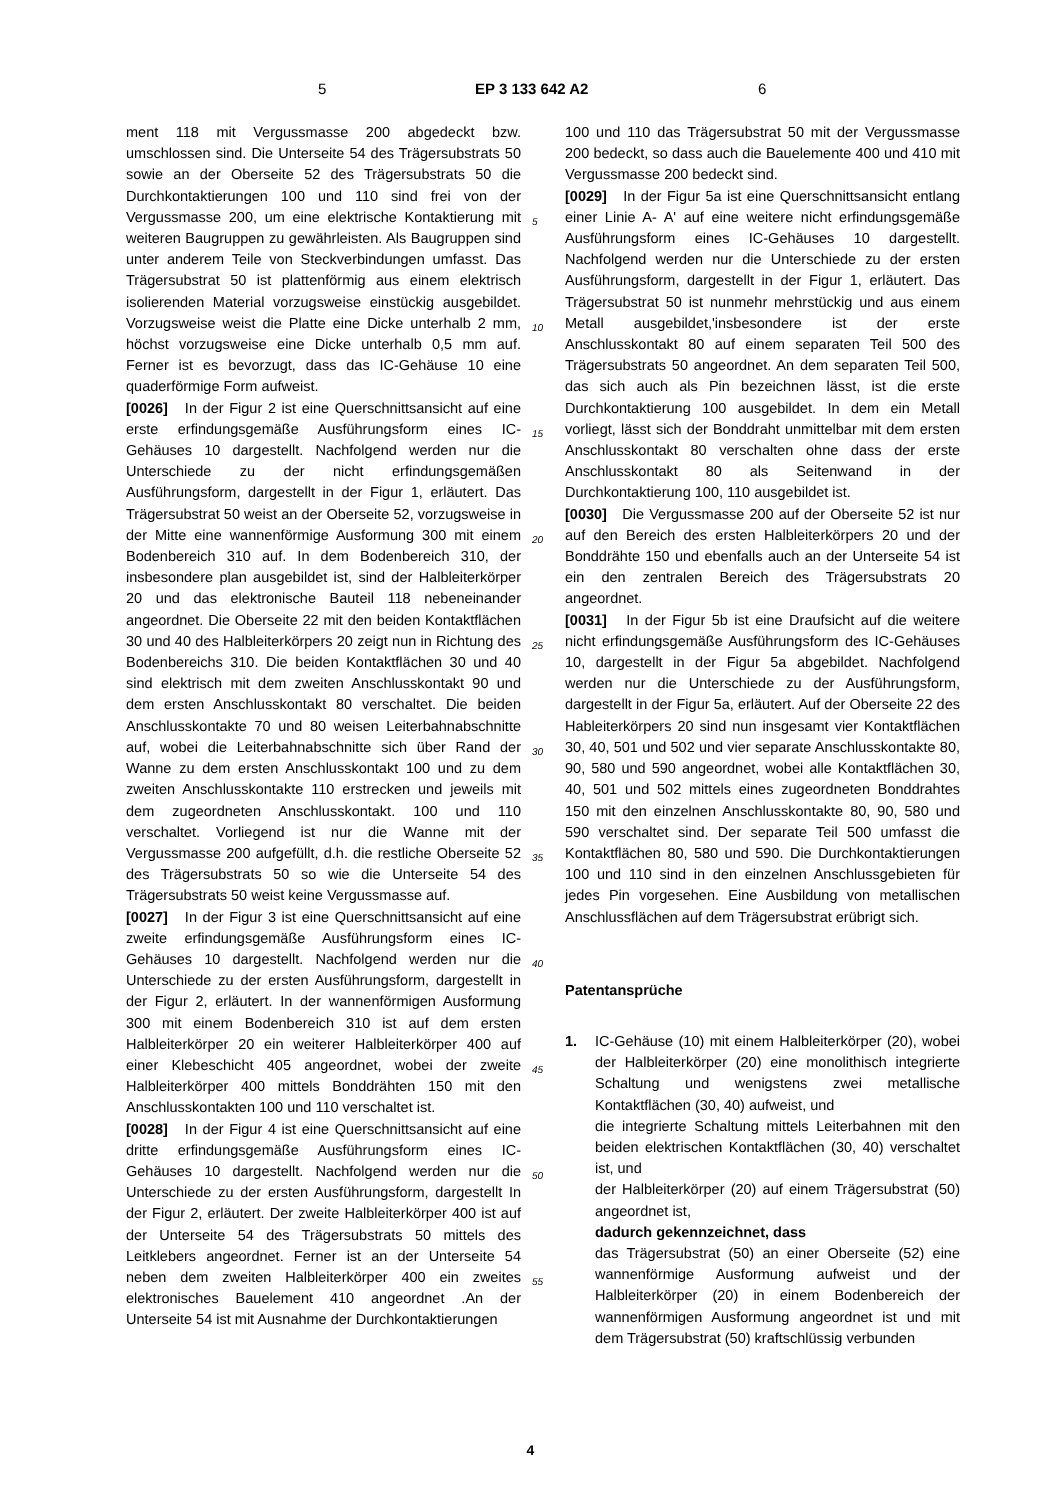5 EP 3 133 642 A2 6
ment 118 mit Vergussmasse 200 abgedeckt bzw. umschlossen sind. Die Unterseite 54 des Trägersubstrats 50 sowie an der Oberseite 52 des Trägersubstrats 50 die Durchkontaktierungen 100 und 110 sind frei von der Vergussmasse 200, um eine elektrische Kontaktierung mit weiteren Baugruppen zu gewährleisten. Als Baugruppen sind unter anderem Teile von Steckverbindungen umfasst. Das Trägersubstrat 50 ist plattenförmig aus einem elektrisch isolierenden Material vorzugsweise einstückig ausgebildet. Vorzugsweise weist die Platte eine Dicke unterhalb 2 mm, höchst vorzugsweise eine Dicke unterhalb 0,5 mm auf. Ferner ist es bevorzugt, dass das IC-Gehäuse 10 eine quaderförmige Form aufweist.
[0026] In der Figur 2 ist eine Querschnittsansicht auf eine erste erfindungsgemäße Ausführungsform eines IC-Gehäuses 10 dargestellt. Nachfolgend werden nur die Unterschiede zu der nicht erfindungsgemäßen Ausführungsform, dargestellt in der Figur 1, erläutert. Das Trägersubstrat 50 weist an der Oberseite 52, vorzugsweise in der Mitte eine wannenförmige Ausformung 300 mit einem Bodenbereich 310 auf. In dem Bodenbereich 310, der insbesondere plan ausgebildet ist, sind der Halbleiterkörper 20 und das elektronische Bauteil 118 nebeneinander angeordnet. Die Oberseite 22 mit den beiden Kontaktflächen 30 und 40 des Halbleiterkörpers 20 zeigt nun in Richtung des Bodenbereichs 310. Die beiden Kontaktflächen 30 und 40 sind elektrisch mit dem zweiten Anschlusskontakt 90 und dem ersten Anschlusskontakt 80 verschaltet. Die beiden Anschlusskontakte 70 und 80 weisen Leiterbahnabschnitte auf, wobei die Leiterbahnabschnitte sich über Rand der Wanne zu dem ersten Anschlusskontakt 100 und zu dem zweiten Anschlusskontakte 110 erstrecken und jeweils mit dem zugeordneten Anschlusskontakt. 100 und 110 verschaltet. Vorliegend ist nur die Wanne mit der Vergussmasse 200 aufgefüllt, d.h. die restliche Oberseite 52 des Trägersubstrats 50 so wie die Unterseite 54 des Trägersubstrats 50 weist keine Vergussmasse auf.
[0027] In der Figur 3 ist eine Querschnittsansicht auf eine zweite erfindungsgemäße Ausführungsform eines IC-Gehäuses 10 dargestellt. Nachfolgend werden nur die Unterschiede zu der ersten Ausführungsform, dargestellt in der Figur 2, erläutert. In der wannenförmigen Ausformung 300 mit einem Bodenbereich 310 ist auf dem ersten Halbleiterkörper 20 ein weiterer Halbleiterkörper 400 auf einer Klebeschicht 405 angeordnet, wobei der zweite Halbleiterkörper 400 mittels Bonddrähten 150 mit den Anschlusskontakten 100 und 110 verschaltet ist.
[0028] In der Figur 4 ist eine Querschnittsansicht auf eine dritte erfindungsgemäße Ausführungsform eines IC-Gehäuses 10 dargestellt. Nachfolgend werden nur die Unterschiede zu der ersten Ausführungsform, dargestellt In der Figur 2, erläutert. Der zweite Halbleiterkörper 400 ist auf der Unterseite 54 des Trägersubstrats 50 mittels des Leitklebers angeordnet. Ferner ist an der Unterseite 54 neben dem zweiten Halbleiterkörper 400 ein zweites elektronisches Bauelement 410 angeordnet .An der Unterseite 54 ist mit Ausnahme der Durchkontaktierungen
100 und 110 das Trägersubstrat 50 mit der Vergussmasse 200 bedeckt, so dass auch die Bauelemente 400 und 410 mit Vergussmasse 200 bedeckt sind.
[0029] In der Figur 5a ist eine Querschnittsansicht entlang einer Linie A- A' auf eine weitere nicht erfindungsgemäße Ausführungsform eines IC-Gehäuses 10 dargestellt. Nachfolgend werden nur die Unterschiede zu der ersten Ausführungsform, dargestellt in der Figur 1, erläutert. Das Trägersubstrat 50 ist nunmehr mehrstückig und aus einem Metall ausgebildet,'insbesondere ist der erste Anschlusskontakt 80 auf einem separaten Teil 500 des Trägersubstrats 50 angeordnet. An dem separaten Teil 500, das sich auch als Pin bezeichnen lässt, ist die erste Durchkontaktierung 100 ausgebildet. In dem ein Metall vorliegt, lässt sich der Bonddraht unmittelbar mit dem ersten Anschlusskontakt 80 verschalten ohne dass der erste Anschlusskontakt 80 als Seitenwand in der Durchkontaktierung 100, 110 ausgebildet ist.
[0030] Die Vergussmasse 200 auf der Oberseite 52 ist nur auf den Bereich des ersten Halbleiterkörpers 20 und der Bonddrähte 150 und ebenfalls auch an der Unterseite 54 ist ein den zentralen Bereich des Trägersubstrats 20 angeordnet.
[0031] In der Figur 5b ist eine Draufsicht auf die weitere nicht erfindungsgemäße Ausführungsform des IC-Gehäuses 10, dargestellt in der Figur 5a abgebildet. Nachfolgend werden nur die Unterschiede zu der Ausführungsform, dargestellt in der Figur 5a, erläutert. Auf der Oberseite 22 des Hableiterkörpers 20 sind nun insgesamt vier Kontaktflächen 30, 40, 501 und 502 und vier separate Anschlusskontakte 80, 90, 580 und 590 angeordnet, wobei alle Kontaktflächen 30, 40, 501 und 502 mittels eines zugeordneten Bonddrahtes 150 mit den einzelnen Anschlusskontakte 80, 90, 580 und 590 verschaltet sind. Der separate Teil 500 umfasst die Kontaktflächen 80, 580 und 590. Die Durchkontaktierungen 100 und 110 sind in den einzelnen Anschlussgebieten für jedes Pin vorgesehen. Eine Ausbildung von metallischen Anschlussflächen auf dem Trägersubstrat erübrigt sich.
Patentansprüche
1. IC-Gehäuse (10) mit einem Halbleiterkörper (20), wobei der Halbleiterkörper (20) eine monolithisch integrierte Schaltung und wenigstens zwei metallische Kontaktflächen (30, 40) aufweist, und
die integrierte Schaltung mittels Leiterbahnen mit den beiden elektrischen Kontaktflächen (30, 40) verschaltet ist, und
der Halbleiterkörper (20) auf einem Trägersubstrat (50) angeordnet ist,
dadurch gekennzeichnet, dass
das Trägersubstrat (50) an einer Oberseite (52) eine wannenförmige Ausformung aufweist und der Halbleiterkörper (20) in einem Bodenbereich der wannenförmigen Ausformung angeordnet ist und mit dem Trägersubstrat (50) kraftschlüssig verbunden
5
10
15
20
25
30
35
40
45
50
55
4